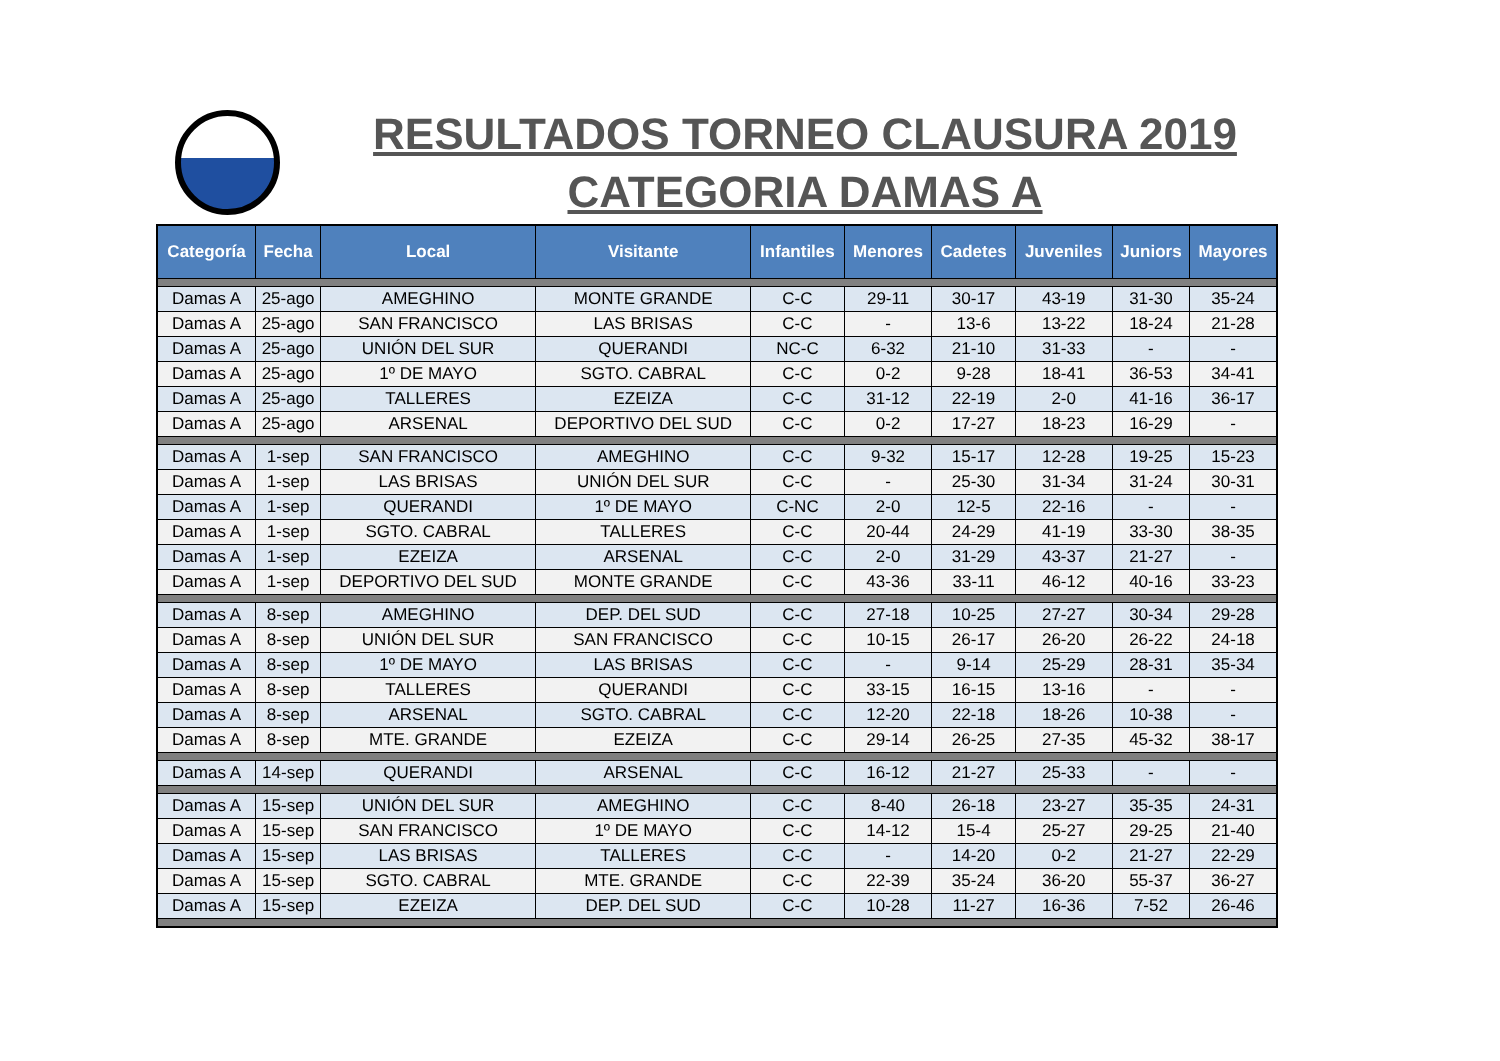RESULTADOS TORNEO CLAUSURA 2019
CATEGORIA DAMAS A
| Categoría | Fecha | Local | Visitante | Infantiles | Menores | Cadetes | Juveniles | Juniors | Mayores |
| --- | --- | --- | --- | --- | --- | --- | --- | --- | --- |
| Damas A | 25-ago | AMEGHINO | MONTE GRANDE | C-C | 29-11 | 30-17 | 43-19 | 31-30 | 35-24 |
| Damas A | 25-ago | SAN FRANCISCO | LAS BRISAS | C-C | - | 13-6 | 13-22 | 18-24 | 21-28 |
| Damas A | 25-ago | UNIÓN DEL SUR | QUERANDI | NC-C | 6-32 | 21-10 | 31-33 | - | - |
| Damas A | 25-ago | 1º DE MAYO | SGTO. CABRAL | C-C | 0-2 | 9-28 | 18-41 | 36-53 | 34-41 |
| Damas A | 25-ago | TALLERES | EZEIZA | C-C | 31-12 | 22-19 | 2-0 | 41-16 | 36-17 |
| Damas A | 25-ago | ARSENAL | DEPORTIVO DEL SUD | C-C | 0-2 | 17-27 | 18-23 | 16-29 | - |
| Damas A | 1-sep | SAN FRANCISCO | AMEGHINO | C-C | 9-32 | 15-17 | 12-28 | 19-25 | 15-23 |
| Damas A | 1-sep | LAS BRISAS | UNIÓN DEL SUR | C-C | - | 25-30 | 31-34 | 31-24 | 30-31 |
| Damas A | 1-sep | QUERANDI | 1º DE MAYO | C-NC | 2-0 | 12-5 | 22-16 | - | - |
| Damas A | 1-sep | SGTO. CABRAL | TALLERES | C-C | 20-44 | 24-29 | 41-19 | 33-30 | 38-35 |
| Damas A | 1-sep | EZEIZA | ARSENAL | C-C | 2-0 | 31-29 | 43-37 | 21-27 | - |
| Damas A | 1-sep | DEPORTIVO DEL SUD | MONTE GRANDE | C-C | 43-36 | 33-11 | 46-12 | 40-16 | 33-23 |
| Damas A | 8-sep | AMEGHINO | DEP. DEL SUD | C-C | 27-18 | 10-25 | 27-27 | 30-34 | 29-28 |
| Damas A | 8-sep | UNIÓN DEL SUR | SAN FRANCISCO | C-C | 10-15 | 26-17 | 26-20 | 26-22 | 24-18 |
| Damas A | 8-sep | 1º DE MAYO | LAS BRISAS | C-C | - | 9-14 | 25-29 | 28-31 | 35-34 |
| Damas A | 8-sep | TALLERES | QUERANDI | C-C | 33-15 | 16-15 | 13-16 | - | - |
| Damas A | 8-sep | ARSENAL | SGTO. CABRAL | C-C | 12-20 | 22-18 | 18-26 | 10-38 | - |
| Damas A | 8-sep | MTE. GRANDE | EZEIZA | C-C | 29-14 | 26-25 | 27-35 | 45-32 | 38-17 |
| Damas A | 14-sep | QUERANDI | ARSENAL | C-C | 16-12 | 21-27 | 25-33 | - | - |
| Damas A | 15-sep | UNIÓN DEL SUR | AMEGHINO | C-C | 8-40 | 26-18 | 23-27 | 35-35 | 24-31 |
| Damas A | 15-sep | SAN FRANCISCO | 1º DE MAYO | C-C | 14-12 | 15-4 | 25-27 | 29-25 | 21-40 |
| Damas A | 15-sep | LAS BRISAS | TALLERES | C-C | - | 14-20 | 0-2 | 21-27 | 22-29 |
| Damas A | 15-sep | SGTO. CABRAL | MTE. GRANDE | C-C | 22-39 | 35-24 | 36-20 | 55-37 | 36-27 |
| Damas A | 15-sep | EZEIZA | DEP. DEL SUD | C-C | 10-28 | 11-27 | 16-36 | 7-52 | 26-46 |